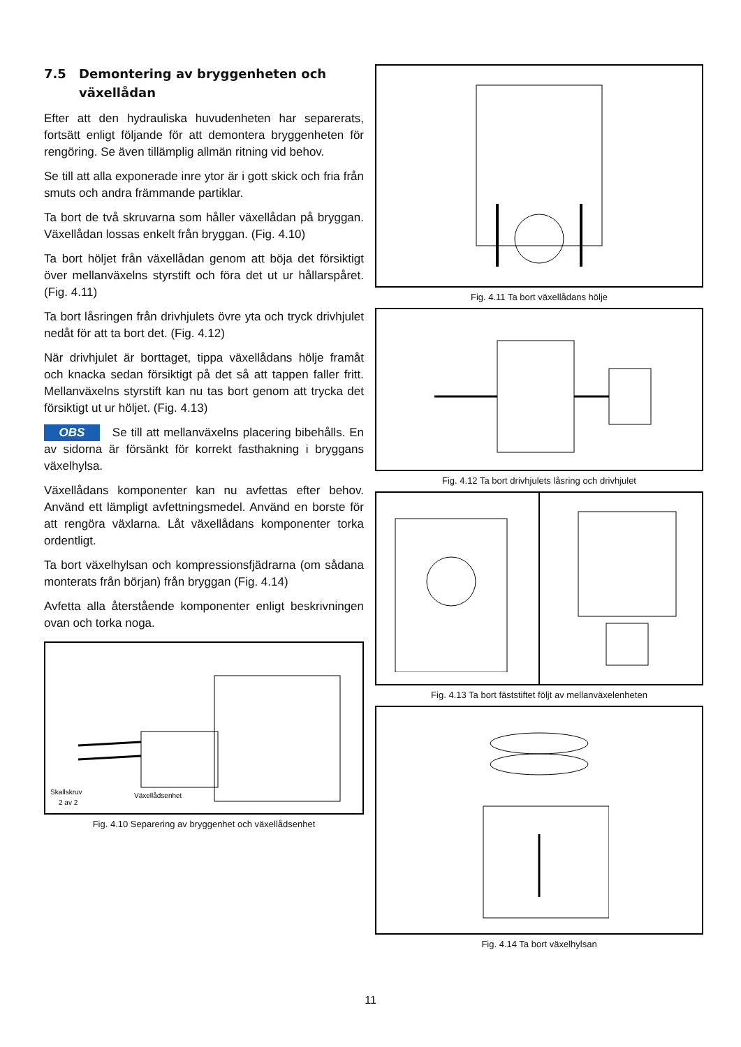7.5 Demontering av bryggenheten och växellådan
Efter att den hydrauliska huvudenheten har separerats, fortsätt enligt följande för att demontera bryggenheten för rengöring. Se även tillämplig allmän ritning vid behov.
Se till att alla exponerade inre ytor är i gott skick och fria från smuts och andra främmande partiklar.
Ta bort de två skruvarna som håller växellådan på bryggan. Växellådan lossas enkelt från bryggan. (Fig. 4.10)
Ta bort höljet från växellådan genom att böja det försiktigt över mellanväxelns styrstift och föra det ut ur hållarspåret. (Fig. 4.11)
Ta bort låsringen från drivhjulets övre yta och tryck drivhjulet nedåt för att ta bort det. (Fig. 4.12)
När drivhjulet är borttaget, tippa växellådans hölje framåt och knacka sedan försiktigt på det så att tappen faller fritt. Mellanväxelns styrstift kan nu tas bort genom att trycka det försiktigt ut ur höljet. (Fig. 4.13)
OBS Se till att mellanväxelns placering bibehålls. En av sidorna är försänkt för korrekt fasthakning i bryggans växelhylsa.
Växellådans komponenter kan nu avfettas efter behov. Använd ett lämpligt avfettningsmedel. Använd en borste för att rengöra växlarna. Låt växellådans komponenter torka ordentligt.
Ta bort växelhylsan och kompressionsfjädrarna (om sådana monterats från början) från bryggan (Fig. 4.14)
Avfetta alla återstående komponenter enligt beskrivningen ovan och torka noga.
Skallskruv
2 av 2
Växellådsenhet
Fig. 4.10 Separering av bryggenhet och växellådsenhet
Fig. 4.11 Ta bort växellådans hölje
Fig. 4.12 Ta bort drivhjulets låsring och drivhjulet
Fig. 4.13 Ta bort fäststiftet följt av mellanväxelenheten
Fig. 4.14 Ta bort växelhylsan
11